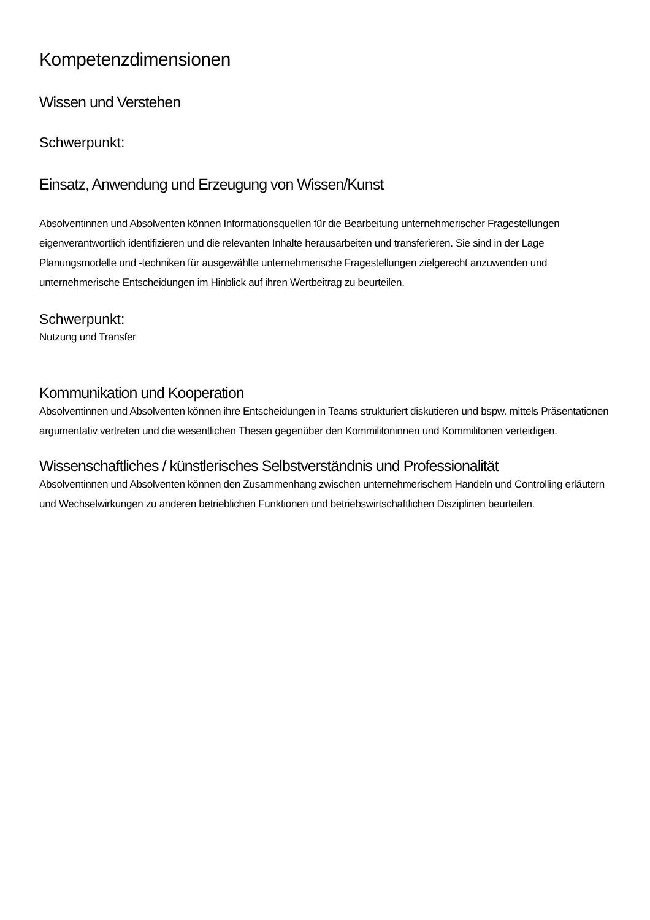Kompetenzdimensionen
Wissen und Verstehen
Schwerpunkt:
Einsatz, Anwendung und Erzeugung von Wissen/Kunst
Absolventinnen und Absolventen können Informationsquellen für die Bearbeitung unternehmerischer Fragestellungen eigenverantwortlich identifizieren und die relevanten Inhalte herausarbeiten und transferieren. Sie sind in der Lage Planungsmodelle und -techniken für ausgewählte unternehmerische Fragestellungen zielgerecht anzuwenden und unternehmerische Entscheidungen im Hinblick auf ihren Wertbeitrag zu beurteilen.
Schwerpunkt:
Nutzung und Transfer
Kommunikation und Kooperation
Absolventinnen und Absolventen können ihre Entscheidungen in Teams strukturiert diskutieren und bspw. mittels Präsentationen argumentativ vertreten und die wesentlichen Thesen gegenüber den Kommilitoninnen und Kommilitonen verteidigen.
Wissenschaftliches / künstlerisches Selbstverständnis und Professionalität
Absolventinnen und Absolventen können den Zusammenhang zwischen unternehmerischem Handeln und Controlling erläutern und Wechselwirkungen zu anderen betrieblichen Funktionen und betriebswirtschaftlichen Disziplinen beurteilen.